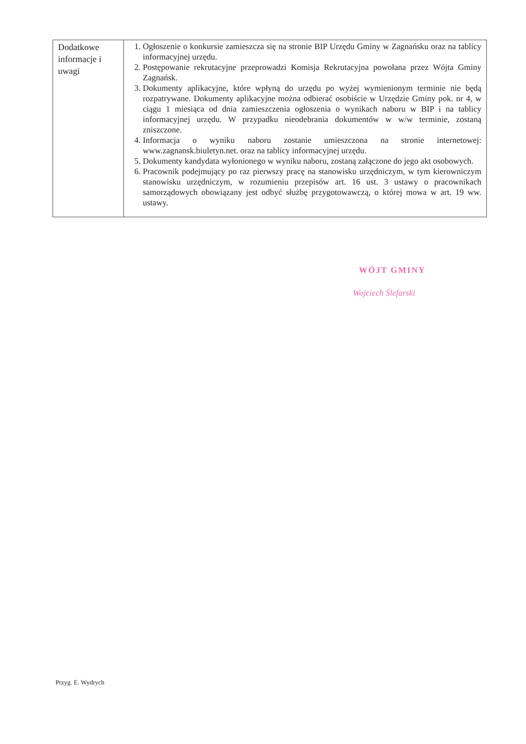| Dodatkowe informacje i uwagi | 1. Ogłoszenie o konkursie zamieszcza się na stronie BIP Urzędu Gminy w Zagnańsku oraz na tablicy informacyjnej urzędu. 2. Postępowanie rekrutacyjne przeprowadzi Komisja Rekrutacyjna powołana przez Wójta Gminy Zagnańsk. 3. Dokumenty aplikacyjne, które wpłyną do urzędu po wyżej wymienionym terminie nie będą rozpatrywane. Dokumenty aplikacyjne można odbierać osobiście w Urzędzie Gminy pok. nr 4, w ciągu 1 miesiąca od dnia zamieszczenia ogłoszenia o wynikach naboru w BIP i na tablicy informacyjnej urzędu. W przypadku nieodebrania dokumentów w w/w terminie, zostaną zniszczone. 4. Informacja o wyniku naboru zostanie umieszczona na stronie internetowej: www.zagnansk.biuletyn.net. oraz na tablicy informacyjnej urzędu. 5. Dokumenty kandydata wyłonionego w wyniku naboru, zostaną załączone do jego akt osobowych. 6. Pracownik podejmujący po raz pierwszy pracę na stanowisku urzędniczym, w tym kierowniczym stanowisku urzędniczym, w rozumieniu przepisów art. 16 ust. 3 ustawy o pracownikach samorządowych obowiązany jest odbyć służbę przygotowawczą, o której mowa w art. 19 ww. ustawy. |
WÓJT GMINY
Wojciech Ślefarski
Przyg. E. Wydrych